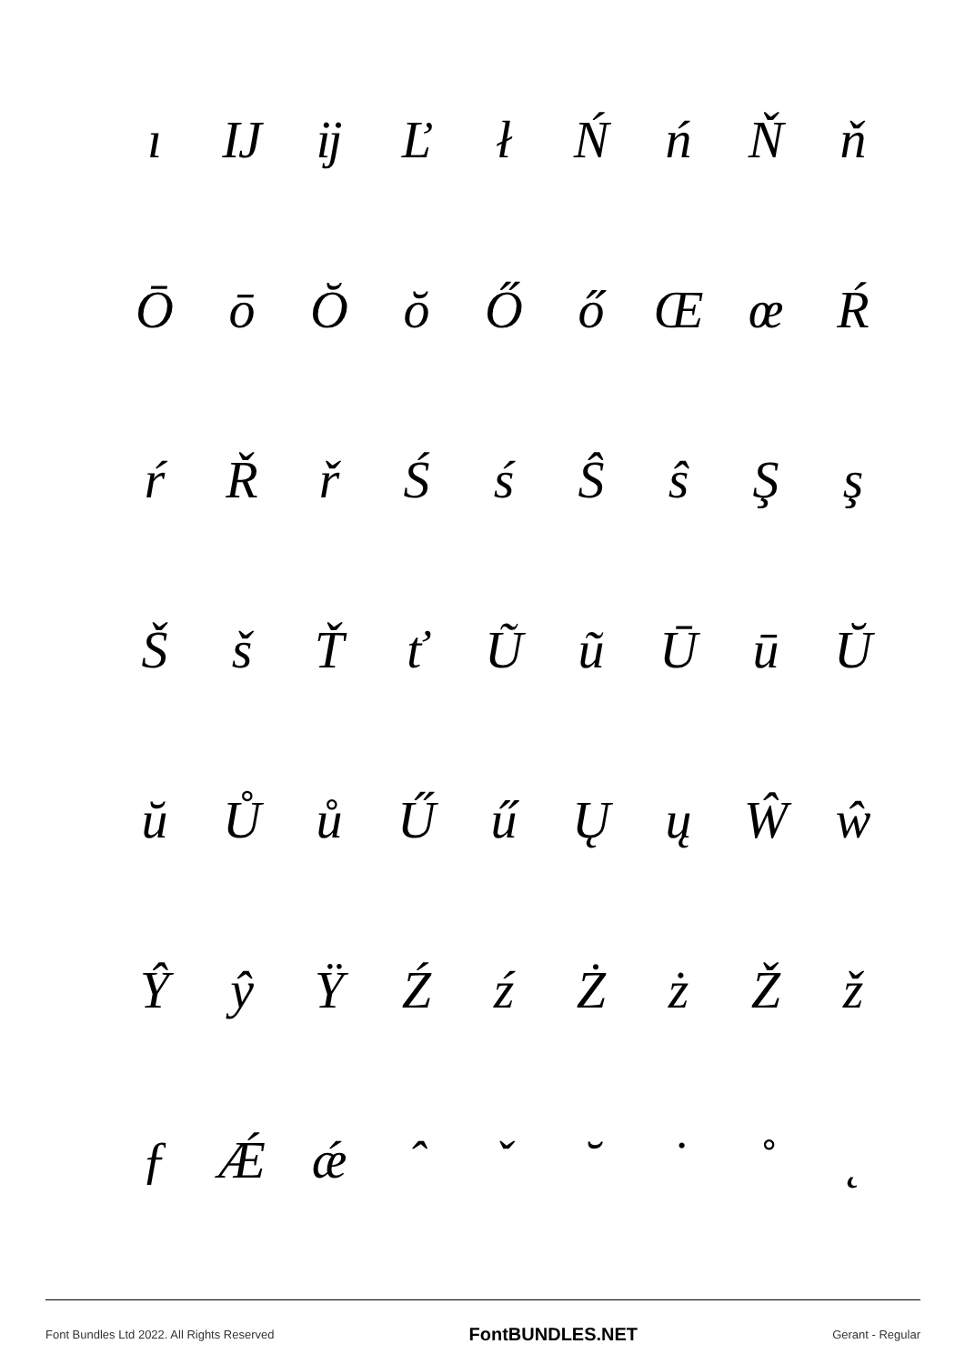ıĲĳĽłŃńŇň
ŌōŎŏŐőŒœŔ
ŕŘřŚśŜŝŞş
ŠšŤťŨũŪūŬ
ŭŮůŰűŲųŴŵ
ŶŷŸŹźŻżŽž
ƒǼǽˆˇ ˘ ˙ ˚ ˛
Font Bundles Ltd 2022. All Rights Reserved FontBUNDLES.NET Gerant - Regular